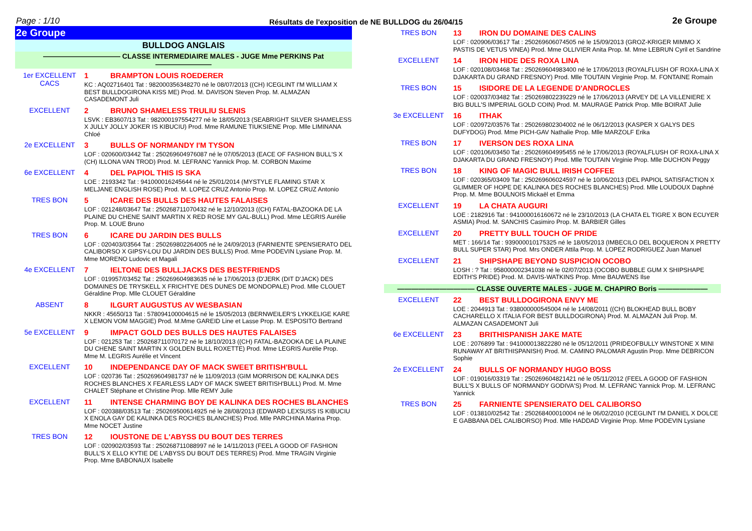Page : 1/10 Résultats de l'exposition de NE BULLDOG du 26/04/15 2e Groupe
2e Groupe
BULLDOG ANGLAIS
——————————— CLASSE INTERMEDIAIRE MALES - JUGE Mme PERKINS Pat ————————
1er EXCELLENT
CACS
1 BRAMPTON LOUIS ROEDERER
KC : AQ02716401 Tat : 982000356348270 né le 08/07/2013 ((CH) ICEGLINT I'M WILLIAM X BEST BULLDOGIRONA KISS ME) Prod. M. DAVISON Steven Prop. M. ALMAZAN CASADEMONT Juli
EXCELLENT 2 BRUNO SHAMELESS TRULIU SLENIS
LSVK : EB3607/13 Tat : 982000197554277 né le 18/05/2013 (SEABRIGHT SILVER SHAMELESS X JULLY JOLLY JOKER IS KIBUCIU) Prod. Mme RAMUNE TIUKSIENE Prop. Mlle LIMINANA Chloé
2e EXCELLENT 3 BULLS OF NORMANDY I'M TYSON
LOF : 020600/03442 Tat : 250269604976087 né le 07/05/2013 (EACE OF FASHION BULL'S X (CH) ILLONA VAN TROD) Prod. M. LEFRANC Yannick Prop. M. CORBON Maxime
6e EXCELLENT 4 DEL PAPIOL THIS IS SKA
LOE : 2193342 Tat : 941000016245644 né le 25/01/2014 (MYSTYLE FLAMING STAR X MELJANE ENGLISH ROSE) Prod. M. LOPEZ CRUZ Antonio Prop. M. LOPEZ CRUZ Antonio
TRES BON 5 ICARE DES BULLS DES HAUTES FALAISES
LOF : 021248/03647 Tat : 250268711070432 né le 12/10/2013 ((CH) FATAL-BAZOOKA DE LA PLAINE DU CHENE SAINT MARTIN X RED ROSE MY GAL-BULL) Prod. Mme LEGRIS Aurélie Prop. M. LOUE Bruno
TRES BON 6 ICARE DU JARDIN DES BULLS
LOF : 020403/03564 Tat : 250269802264005 né le 24/09/2013 (FARNIENTE SPENSIERATO DEL CALIBORSO X GIPSY-LOU DU JARDIN DES BULLS) Prod. Mme PODEVIN Lysiane Prop. M. Mme MORENO Ludovic et Magali
4e EXCELLENT 7 IELTONE DES BULLJACKS DES BESTFRIENDS
LOF : 019957/03452 Tat : 250269604983635 né le 17/06/2013 (D'JERK (DIT D'JACK) DES DOMAINES DE TRYSKELL X FRICHTYE DES DUNES DE MONDOPALE) Prod. Mlle CLOUET Géraldine Prop. Mlle CLOUET Géraldine
ABSENT 8 ILGURT AUGUSTUS AV WESBASIAN
NKKR : 45650/13 Tat : 578094100004615 né le 15/05/2013 (BERNWEILER'S LYKKELIGE KARE X LEMON VOM MAGGIE) Prod. M.Mme GAREID Line et Lasse Prop. M. ESPOSITO Bertrand
5e EXCELLENT 9 IMPACT GOLD DES BULLS DES HAUTES FALAISES
LOF : 021253 Tat : 250268711070172 né le 18/10/2013 ((CH) FATAL-BAZOOKA DE LA PLAINE DU CHENE SAINT MARTIN X GOLDEN BULL ROXETTE) Prod. Mme LEGRIS Aurélie Prop. Mme M. LEGRIS Aurélie et Vincent
EXCELLENT 10 INDEPENDANCE DAY OF MACK SWEET BRITISH'BULL
LOF : 020736 Tat : 250269604981737 né le 11/09/2013 (GIM MORRISON DE KALINKA DES ROCHES BLANCHES X FEARLESS LADY OF MACK SWEET BRITISH'BULL) Prod. M. Mme CHALET Stéphane et Christine Prop. Mlle REMY Julie
EXCELLENT 11 INTENSE CHARMING BOY DE KALINKA DES ROCHES BLANCHES
LOF : 020388/03513 Tat : 250269500614925 né le 28/08/2013 (EDWARD LEXSUSS IS KIBUCIU X ENOLA GAY DE KALINKA DES ROCHES BLANCHES) Prod. Mlle PARCHINA Marina Prop. Mme NOCET Justine
TRES BON 12 IOUSTONE DE L'ABYSS DU BOUT DES TERRES
LOF : 020902/03593 Tat : 250268711088997 né le 14/11/2013 (FEEL A GOOD OF FASHION BULL'S X ELLO KYTIE DE L'ABYSS DU BOUT DES TERRES) Prod. Mme TRAGIN Virginie Prop. Mme BABONAUX Isabelle
TRES BON 13 IRON DU DOMAINE DES CALINS
LOF : 020906/03617 Tat : 250269606074505 né le 15/09/2013 (GROZ-KRIGER MIMMO X PASTIS DE VETUS VINEA) Prod. Mme OLLIVIER Anita Prop. M. Mme LEBRUN Cyril et Sandrine
EXCELLENT 14 IRON HIDE DES ROXA LINA
LOF : 020108/03468 Tat : 250269604983400 né le 17/06/2013 (ROYALFLUSH OF ROXA-LINA X DJAKARTA DU GRAND FRESNOY) Prod. Mlle TOUTAIN Virginie Prop. M. FONTAINE Romain
TRES BON 15 ISIDORE DE LA LEGENDE D'ANDROCLES
LOF : 020037/03482 Tat : 250269802239229 né le 17/06/2013 (ARVEY DE LA VILLENIERE X BIG BULL'S IMPERIAL GOLD COIN) Prod. M. MAURAGE Patrick Prop. Mlle BOIRAT Julie
3e EXCELLENT 16 ITHAK
LOF : 020972/03576 Tat : 250269802304002 né le 06/12/2013 (KASPER X GALYS DES DUFYDOG) Prod. Mme PICH-GAV Nathalie Prop. Mlle MARZOLF Erika
TRES BON 17 IVERSON DES ROXA LINA
LOF : 020106/03450 Tat : 250269604995455 né le 17/06/2013 (ROYALFLUSH OF ROXA-LINA X DJAKARTA DU GRAND FRESNOY) Prod. Mlle TOUTAIN Virginie Prop. Mlle DUCHON Peggy
TRES BON 18 KING OF MAGIC BULL IRISH COFFEE
LOF : 020365/03409 Tat : 250269606024597 né le 10/06/2013 (DEL PAPIOL SATISFACTION X GLIMMER OF HOPE DE KALINKA DES ROCHES BLANCHES) Prod. Mlle LOUDOUX Daphné Prop. M. Mme BOULNOIS Mickaël et Emma
EXCELLENT 19 LA CHATA AUGURI
LOE : 2182916 Tat : 941000016160672 né le 23/10/2013 (LA CHATA EL TIGRE X BON ECUYER ASMIA) Prod. M. SANCHIS Casimiro Prop. M. BARBIER Gilles
EXCELLENT 20 PRETTY BULL TOUCH OF PRIDE
MET : 166/14 Tat : 939000010175325 né le 18/05/2013 (IMBECILO DEL BOQUERON X PRETTY BULL SUPER STAR) Prod. Mrs ONDER Attila Prop. M. LOPEZ RODRIGUEZ Juan Manuel
EXCELLENT 21 SHIPSHAPE BEYOND SUSPICION OCOBO
LOSH : ? Tat : 958000002341038 né le 02/07/2013 (OCOBO BUBBLE GUM X SHIPSHAPE EDITH'S PRIDE) Prod. M. DAVIS-WATKINS Prop. Mme BAUWENS Ilse
——————————— CLASSE OUVERTE MALES - JUGE M. CHAPIRO Boris ———————
EXCELLENT 22 BEST BULLDOGIRONA ENVY ME
LOE : 2044913 Tat : 938000000545004 né le 14/08/2011 ((CH) BLOKHEAD BULL BOBY CACHARELLO X ITALIA FOR BEST BULLDOGIRONA) Prod. M. ALMAZAN Juli Prop. M. ALMAZAN CASADEMONT Juli
6e EXCELLENT 23 BRITHISPANISH JAKE MATE
LOE : 2076899 Tat : 941000013822280 né le 05/12/2011 (PRIDEOFBULLY WINSTONE X MINI RUNAWAY AT BRITHISPANISH) Prod. M. CAMINO PALOMAR Agustin Prop. Mme DEBRICON Sophie
2e EXCELLENT 24 BULLS OF NORMANDY HUGO BOSS
LOF : 019016/03319 Tat : 250269604821421 né le 05/11/2012 (FEEL A GOOD OF FASHION BULL'S X BULLS OF NORMANDY GODIVA'S) Prod. M. LEFRANC Yannick Prop. M. LEFRANC Yannick
TRES BON 25 FARNIENTE SPENSIERATO DEL CALIBORSO
LOF : 013810/02542 Tat : 250268400010004 né le 06/02/2010 (ICEGLINT I'M DANIEL X DOLCE E GABBANA DEL CALIBORSO) Prod. Mlle HADDAD Virginie Prop. Mme PODEVIN Lysiane